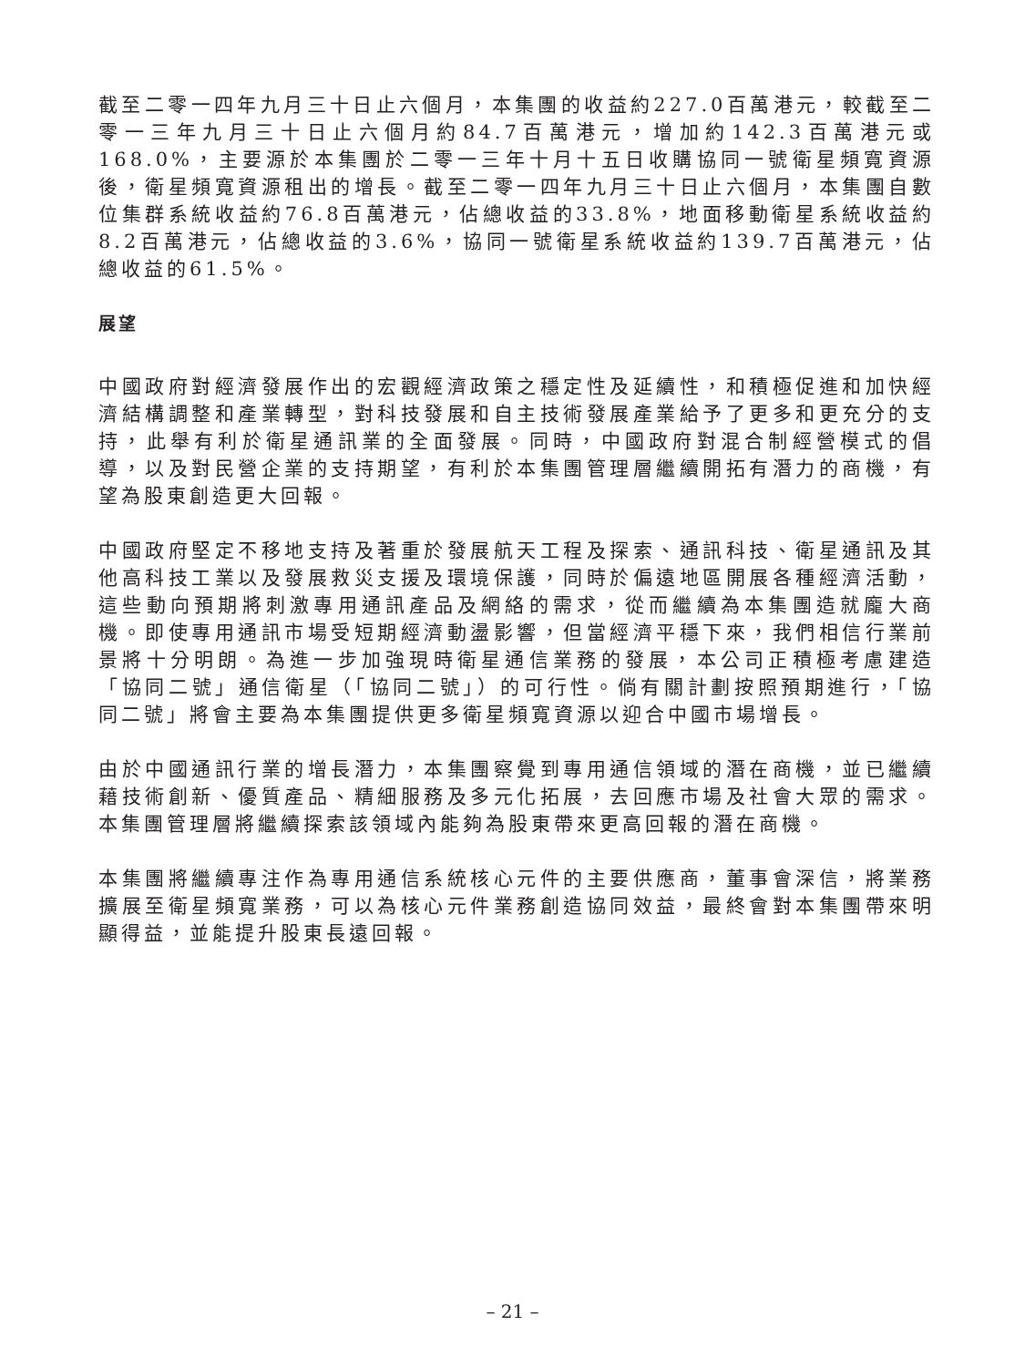截至二零一四年九月三十日止六個月，本集團的收益約227.0百萬港元，較截至二零一三年九月三十日止六個月約84.7百萬港元，增加約142.3百萬港元或168.0%，主要源於本集團於二零一三年十月十五日收購協同一號衛星頻寬資源後，衛星頻寬資源租出的增長。截至二零一四年九月三十日止六個月，本集團自數位集群系統收益約76.8百萬港元，佔總收益的33.8%，地面移動衛星系統收益約8.2百萬港元，佔總收益的3.6%，協同一號衛星系統收益約139.7百萬港元，佔總收益的61.5%。
展望
中國政府對經濟發展作出的宏觀經濟政策之穩定性及延續性，和積極促進和加快經濟結構調整和產業轉型，對科技發展和自主技術發展產業給予了更多和更充分的支持，此舉有利於衛星通訊業的全面發展。同時，中國政府對混合制經營模式的倡導，以及對民營企業的支持期望，有利於本集團管理層繼續開拓有潛力的商機，有望為股東創造更大回報。
中國政府堅定不移地支持及著重於發展航天工程及探索、通訊科技、衛星通訊及其他高科技工業以及發展救災支援及環境保護，同時於偏遠地區開展各種經濟活動，這些動向預期將刺激專用通訊產品及網絡的需求，從而繼續為本集團造就龐大商機。即使專用通訊市場受短期經濟動盪影響，但當經濟平穩下來，我們相信行業前景將十分明朗。為進一步加強現時衛星通信業務的發展，本公司正積極考慮建造「協同二號」通信衛星（「協同二號」）的可行性。倘有關計劃按照預期進行，「協同二號」將會主要為本集團提供更多衛星頻寬資源以迎合中國市場增長。
由於中國通訊行業的增長潛力，本集團察覺到專用通信領域的潛在商機，並已繼續藉技術創新、優質產品、精細服務及多元化拓展，去回應市場及社會大眾的需求。本集團管理層將繼續探索該領域內能夠為股東帶來更高回報的潛在商機。
本集團將繼續專注作為專用通信系統核心元件的主要供應商，董事會深信，將業務擴展至衛星頻寬業務，可以為核心元件業務創造協同效益，最終會對本集團帶來明顯得益，並能提升股東長遠回報。
– 21 –